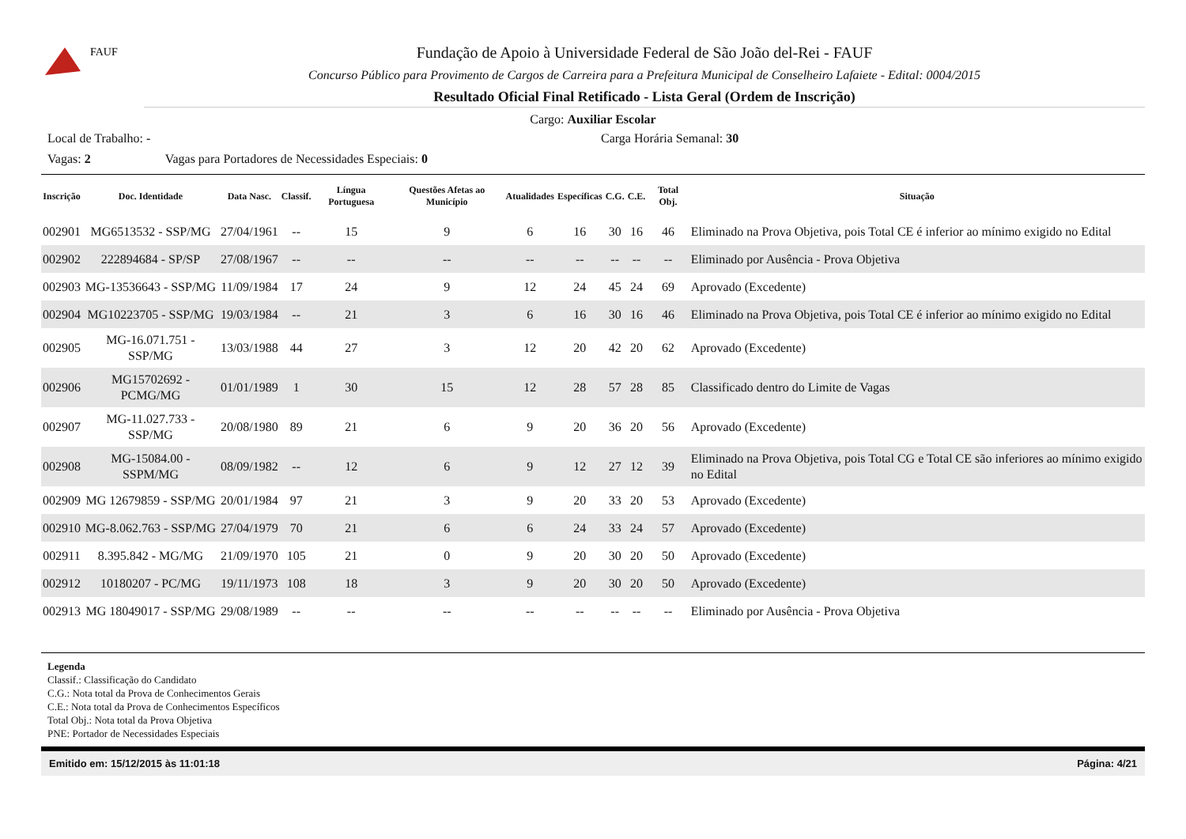FAUF
Fundação de Apoio à Universidade Federal de São João del-Rei - FAUF
Concurso Público para Provimento de Cargos de Carreira para a Prefeitura Municipal de Conselheiro Lafaiete - Edital: 0004/2015
Resultado Oficial Final Retificado - Lista Geral (Ordem de Inscrição)
Cargo: Auxiliar Escolar
Local de Trabalho: - Carga Horária Semanal: 30
Vagas: 2 Vagas para Portadores de Necessidades Especiais: 0
| Inscrição | Doc. Identidade | Data Nasc. | Classif. | Língua Portuguesa | Questões Afetas ao Município | Atualidades | Específicas | C.G. | C.E. | Total Obj. | Situação |
| --- | --- | --- | --- | --- | --- | --- | --- | --- | --- | --- | --- |
| 002901 | MG6513532 - SSP/MG | 27/04/1961 | -- | 15 | 9 | 6 | 16 | 30 | 16 | 46 | Eliminado na Prova Objetiva, pois Total CE é inferior ao mínimo exigido no Edital |
| 002902 | 222894684 - SP/SP | 27/08/1967 | -- | -- | -- | -- | -- | -- | -- | -- | Eliminado por Ausência - Prova Objetiva |
| 002903 | MG-13536643 - SSP/MG | 11/09/1984 | 17 | 24 | 9 | 12 | 24 | 45 | 24 | 69 | Aprovado (Excedente) |
| 002904 | MG10223705 - SSP/MG | 19/03/1984 | -- | 21 | 3 | 6 | 16 | 30 | 16 | 46 | Eliminado na Prova Objetiva, pois Total CE é inferior ao mínimo exigido no Edital |
| 002905 | MG-16.071.751 - SSP/MG | 13/03/1988 | 44 | 27 | 3 | 12 | 20 | 42 | 20 | 62 | Aprovado (Excedente) |
| 002906 | MG15702692 - PCMG/MG | 01/01/1989 | 1 | 30 | 15 | 12 | 28 | 57 | 28 | 85 | Classificado dentro do Limite de Vagas |
| 002907 | MG-11.027.733 - SSP/MG | 20/08/1980 | 89 | 21 | 6 | 9 | 20 | 36 | 20 | 56 | Aprovado (Excedente) |
| 002908 | MG-15084.00 - SSPM/MG | 08/09/1982 | -- | 12 | 6 | 9 | 12 | 27 | 12 | 39 | Eliminado na Prova Objetiva, pois Total CG e Total CE são inferiores ao mínimo exigido no Edital |
| 002909 | MG 12679859 - SSP/MG | 20/01/1984 | 97 | 21 | 3 | 9 | 20 | 33 | 20 | 53 | Aprovado (Excedente) |
| 002910 | MG-8.062.763 - SSP/MG | 27/04/1979 | 70 | 21 | 6 | 6 | 24 | 33 | 24 | 57 | Aprovado (Excedente) |
| 002911 | 8.395.842 - MG/MG | 21/09/1970 | 105 | 21 | 0 | 9 | 20 | 30 | 20 | 50 | Aprovado (Excedente) |
| 002912 | 10180207 - PC/MG | 19/11/1973 | 108 | 18 | 3 | 9 | 20 | 30 | 20 | 50 | Aprovado (Excedente) |
| 002913 | MG 18049017 - SSP/MG | 29/08/1989 | -- | -- | -- | -- | -- | -- | -- | -- | Eliminado por Ausência - Prova Objetiva |
Legenda
Classif.: Classificação do Candidato
C.G.: Nota total da Prova de Conhecimentos Gerais
C.E.: Nota total da Prova de Conhecimentos Específicos
Total Obj.: Nota total da Prova Objetiva
PNE: Portador de Necessidades Especiais
Emitido em: 15/12/2015 às 11:01:18 Página: 4/21